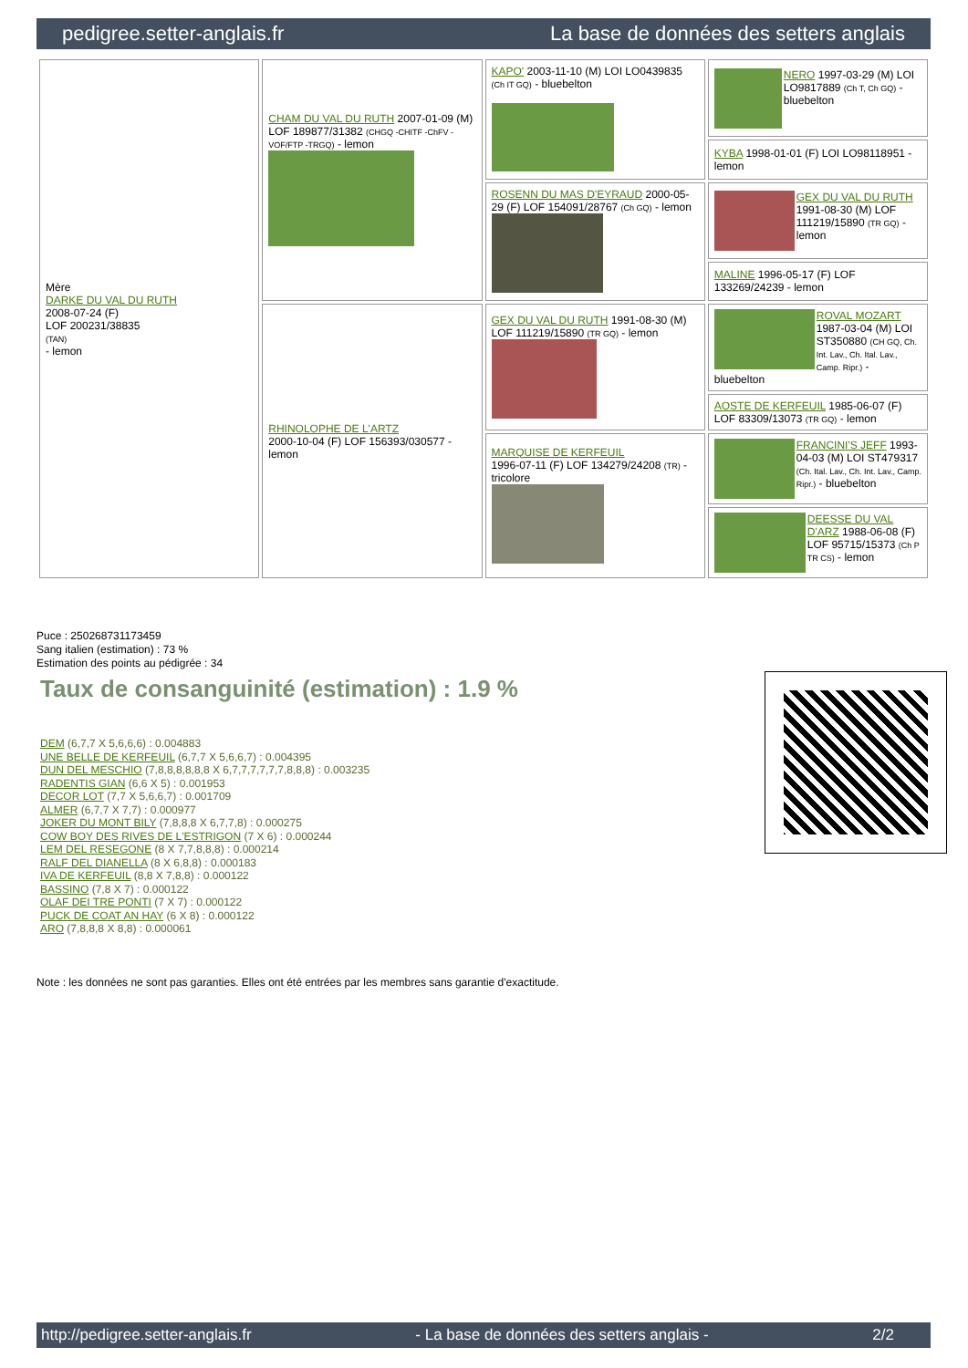pedigree.setter-anglais.fr La base de données des setters anglais
| Mère DARKE DU VAL DU RUTH 2008-07-24 (F) LOF 200231/38835 (TAN) - lemon | CHAM DU VAL DU RUTH 2007-01-09 (M) LOF 189877/31382 (CHGQ -CHITF -ChFV -VOF/FTP -TRGQ) - lemon | KAPO' 2003-11-10 (M) LOI LO0439835 (Ch IT GQ) - bluebelton | NERO 1997-03-29 (M) LOI LO9817889 (Ch T, Ch GQ) - bluebelton |
| | | | KYBA 1998-01-01 (F) LOI LO98118951 - lemon |
| | | ROSENN DU MAS D'EYRAUD 2000-05-29 (F) LOF 154091/28767 (Ch GQ) - lemon | GEX DU VAL DU RUTH 1991-08-30 (M) LOF 111219/15890 (TR GQ) - lemon |
| | | | MALINE 1996-05-17 (F) LOF 133269/24239 - lemon |
| | RHINOLOPHE DE L'ARTZ 2000-10-04 (F) LOF 156393/030577 - lemon | GEX DU VAL DU RUTH 1991-08-30 (M) LOF 111219/15890 (TR GQ) - lemon | ROVAL MOZART 1987-03-04 (M) LOI ST350880 (CH GQ, Ch. Int. Lav., Ch. Ital. Lav., Camp. Ripr.) - bluebelton |
| | | | AOSTE DE KERFEUIL 1985-06-07 (F) LOF 83309/13073 (TR GQ) - lemon |
| | | MARQUISE DE KERFEUIL 1996-07-11 (F) LOF 134279/24208 (TR) - tricolore | FRANCINI'S JEFF 1993-04-03 (M) LOI ST479317 (Ch. Ital. Lav., Ch. Int. Lav., Camp. Ripr.) - bluebelton |
| | | | DEESSE DU VAL D'ARZ 1988-06-08 (F) LOF 95715/15373 (Ch P TR CS) - lemon |
Puce : 250268731173459
Sang italien (estimation) : 73 %
Estimation des points au pédigrée : 34
Taux de consanguinité (estimation) : 1.9 %
DEM (6,7,7 X 5,6,6,6) : 0.004883
UNE BELLE DE KERFEUIL (6,7,7 X 5,6,6,7) : 0.004395
DUN DEL MESCHIO (7,8,8,8,8,8,8 X 6,7,7,7,7,7,7,8,8,8) : 0.003235
RADENTIS GIAN (6,6 X 5) : 0.001953
DECOR LOT (7,7 X 5,6,6,7) : 0.001709
ALMER (6,7,7 X 7,7) : 0.000977
JOKER DU MONT BILY (7,8,8,8 X 6,7,7,8) : 0.000275
COW BOY DES RIVES DE L'ESTRIGON (7 X 6) : 0.000244
LEM DEL RESEGONE (8 X 7,7,8,8,8) : 0.000214
RALF DEL DIANELLA (8 X 6,8,8) : 0.000183
IVA DE KERFEUIL (8,8 X 7,8,8) : 0.000122
BASSINO (7,8 X 7) : 0.000122
OLAF DEI TRE PONTI (7 X 7) : 0.000122
PUCK DE COAT AN HAY (6 X 8) : 0.000122
ARO (7,8,8,8 X 8,8) : 0.000061
Note : les données ne sont pas garanties. Elles ont été entrées par les membres sans garantie d'exactitude.
http://pedigree.setter-anglais.fr - La base de données des setters anglais - 2/2